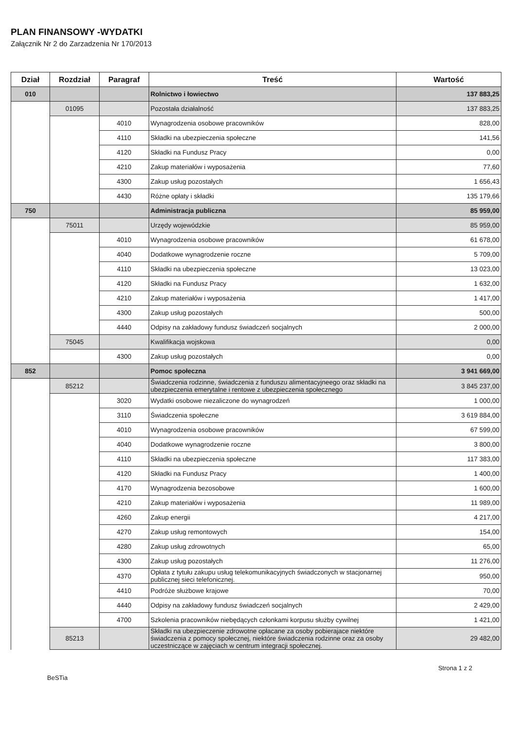PLAN FINANSOWY -WYDATKI
Załącznik Nr 2 do Zarzadzenia Nr 170/2013
| Dział | Rozdział | Paragraf | Treść | Wartość |
| --- | --- | --- | --- | --- |
| 010 | | | Rolnictwo i łowiectwo | 137 883,25 |
| | 01095 | | Pozostała działalność | 137 883,25 |
| | | 4010 | Wynagrodzenia osobowe pracowników | 828,00 |
| | | 4110 | Składki na ubezpieczenia społeczne | 141,56 |
| | | 4120 | Składki na Fundusz Pracy | 0,00 |
| | | 4210 | Zakup materiałów i wyposażenia | 77,60 |
| | | 4300 | Zakup usług pozostałych | 1 656,43 |
| | | 4430 | Różne opłaty i składki | 135 179,66 |
| 750 | | | Administracja publiczna | 85 959,00 |
| | 75011 | | Urzędy wojewódzkie | 85 959,00 |
| | | 4010 | Wynagrodzenia osobowe pracowników | 61 678,00 |
| | | 4040 | Dodatkowe wynagrodzenie roczne | 5 709,00 |
| | | 4110 | Składki na ubezpieczenia społeczne | 13 023,00 |
| | | 4120 | Składki na Fundusz Pracy | 1 632,00 |
| | | 4210 | Zakup materiałów i wyposażenia | 1 417,00 |
| | | 4300 | Zakup usług pozostałych | 500,00 |
| | | 4440 | Odpisy na zakładowy fundusz świadczeń socjalnych | 2 000,00 |
| | 75045 | | Kwalifikacja wojskowa | 0,00 |
| | | 4300 | Zakup usług pozostałych | 0,00 |
| 852 | | | Pomoc społeczna | 3 941 669,00 |
| | 85212 | | Świadczenia rodzinne, świadczenia z funduszu alimentacyjneego oraz składki na ubezpieczenia emerytalne i rentowe z ubezpieczenia społecznego | 3 845 237,00 |
| | | 3020 | Wydatki osobowe niezaliczone do wynagrodzeń | 1 000,00 |
| | | 3110 | Świadczenia społeczne | 3 619 884,00 |
| | | 4010 | Wynagrodzenia osobowe pracowników | 67 599,00 |
| | | 4040 | Dodatkowe wynagrodzenie roczne | 3 800,00 |
| | | 4110 | Składki na ubezpieczenia społeczne | 117 383,00 |
| | | 4120 | Składki na Fundusz Pracy | 1 400,00 |
| | | 4170 | Wynagrodzenia bezosobowe | 1 600,00 |
| | | 4210 | Zakup materiałów i wyposażenia | 11 989,00 |
| | | 4260 | Zakup energii | 4 217,00 |
| | | 4270 | Zakup usług remontowych | 154,00 |
| | | 4280 | Zakup usług zdrowotnych | 65,00 |
| | | 4300 | Zakup usług pozostałych | 11 276,00 |
| | | 4370 | Opłata z tytułu zakupu usług telekomunikacyjnych świadczonych w stacjonarnej publicznej sieci telefonicznej. | 950,00 |
| | | 4410 | Podróże służbowe krajowe | 70,00 |
| | | 4440 | Odpisy na zakładowy fundusz świadczeń socjalnych | 2 429,00 |
| | | 4700 | Szkolenia pracowników niebędących członkami korpusu służby cywilnej | 1 421,00 |
| | 85213 | | Składki na ubezpieczenie zdrowotne opłacane za osoby pobierajace niektóre świadczenia z pomocy społecznej, niektóre świadczenia rodzinne oraz za osoby uczestniczące w zajęciach w centrum integracji społecznej. | 29 482,00 |
BeSTia Strona 1 z 2